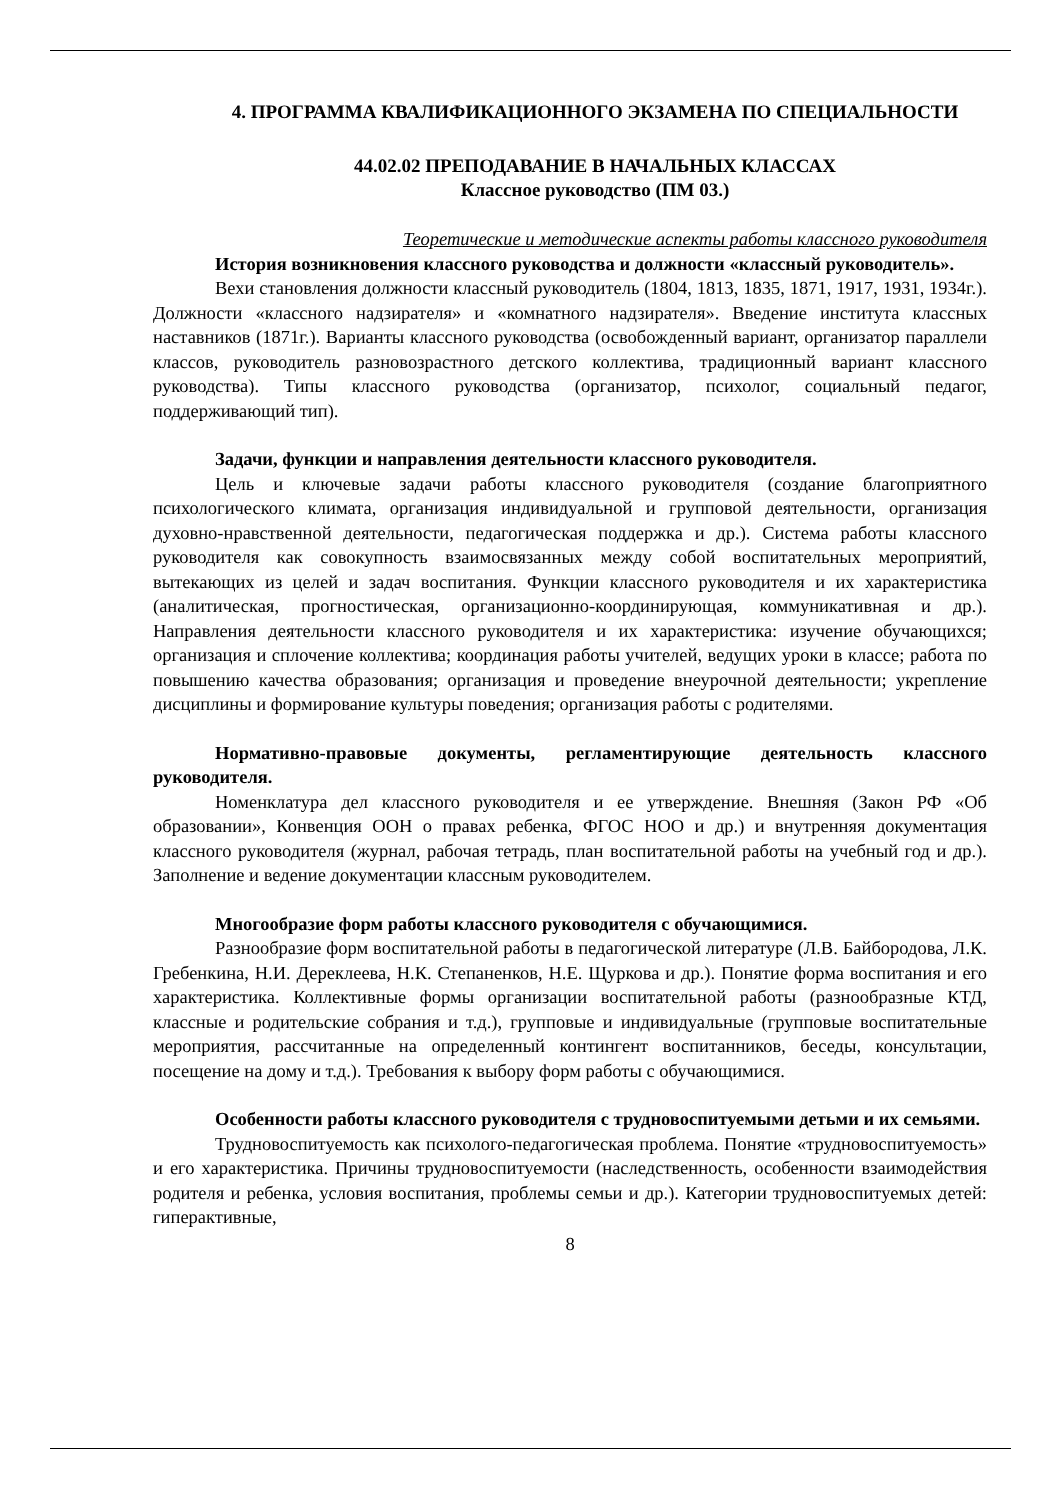4. ПРОГРАММА КВАЛИФИКАЦИОННОГО ЭКЗАМЕНА ПО СПЕЦИАЛЬНОСТИ
44.02.02 ПРЕПОДАВАНИЕ В НАЧАЛЬНЫХ КЛАССАХ
Классное руководство (ПМ 03.)
Теоретические и методические аспекты работы классного руководителя
История возникновения классного руководства и должности «классный руководитель».
Вехи становления должности классный руководитель (1804, 1813, 1835, 1871, 1917, 1931, 1934г.). Должности «классного надзирателя» и «комнатного надзирателя». Введение института классных наставников (1871г.). Варианты классного руководства (освобожденный вариант, организатор параллели классов, руководитель разновозрастного детского коллектива, традиционный вариант классного руководства). Типы классного руководства (организатор, психолог, социальный педагог, поддерживающий тип).
Задачи, функции и направления деятельности классного руководителя.
Цель и ключевые задачи работы классного руководителя (создание благоприятного психологического климата, организация индивидуальной и групповой деятельности, организация духовно-нравственной деятельности, педагогическая поддержка и др.). Система работы классного руководителя как совокупность взаимосвязанных между собой воспитательных мероприятий, вытекающих из целей и задач воспитания. Функции классного руководителя и их характеристика (аналитическая, прогностическая, организационно-координирующая, коммуникативная и др.). Направления деятельности классного руководителя и их характеристика: изучение обучающихся; организация и сплочение коллектива; координация работы учителей, ведущих уроки в классе; работа по повышению качества образования; организация и проведение внеурочной деятельности; укрепление дисциплины и формирование культуры поведения; организация работы с родителями.
Нормативно-правовые документы, регламентирующие деятельность классного руководителя.
Номенклатура дел классного руководителя и ее утверждение. Внешняя (Закон РФ «Об образовании», Конвенция ООН о правах ребенка, ФГОС НОО и др.) и внутренняя документация классного руководителя (журнал, рабочая тетрадь, план воспитательной работы на учебный год и др.). Заполнение и ведение документации классным руководителем.
Многообразие форм работы классного руководителя с обучающимися.
Разнообразие форм воспитательной работы в педагогической литературе (Л.В. Байбородова, Л.К. Гребенкина, Н.И. Дереклеева, Н.К. Степаненков, Н.Е. Щуркова и др.). Понятие форма воспитания и его характеристика. Коллективные формы организации воспитательной работы (разнообразные КТД, классные и родительские собрания и т.д.), групповые и индивидуальные (групповые воспитательные мероприятия, рассчитанные на определенный контингент воспитанников, беседы, консультации, посещение на дому и т.д.). Требования к выбору форм работы с обучающимися.
Особенности работы классного руководителя с трудновоспитуемыми детьми и их семьями.
Трудновоспитуемость как психолого-педагогическая проблема. Понятие «трудновоспитуемость» и его характеристика. Причины трудновоспитуемости (наследственность, особенности взаимодействия родителя и ребенка, условия воспитания, проблемы семьи и др.). Категории трудновоспитуемых детей: гиперактивные,
8